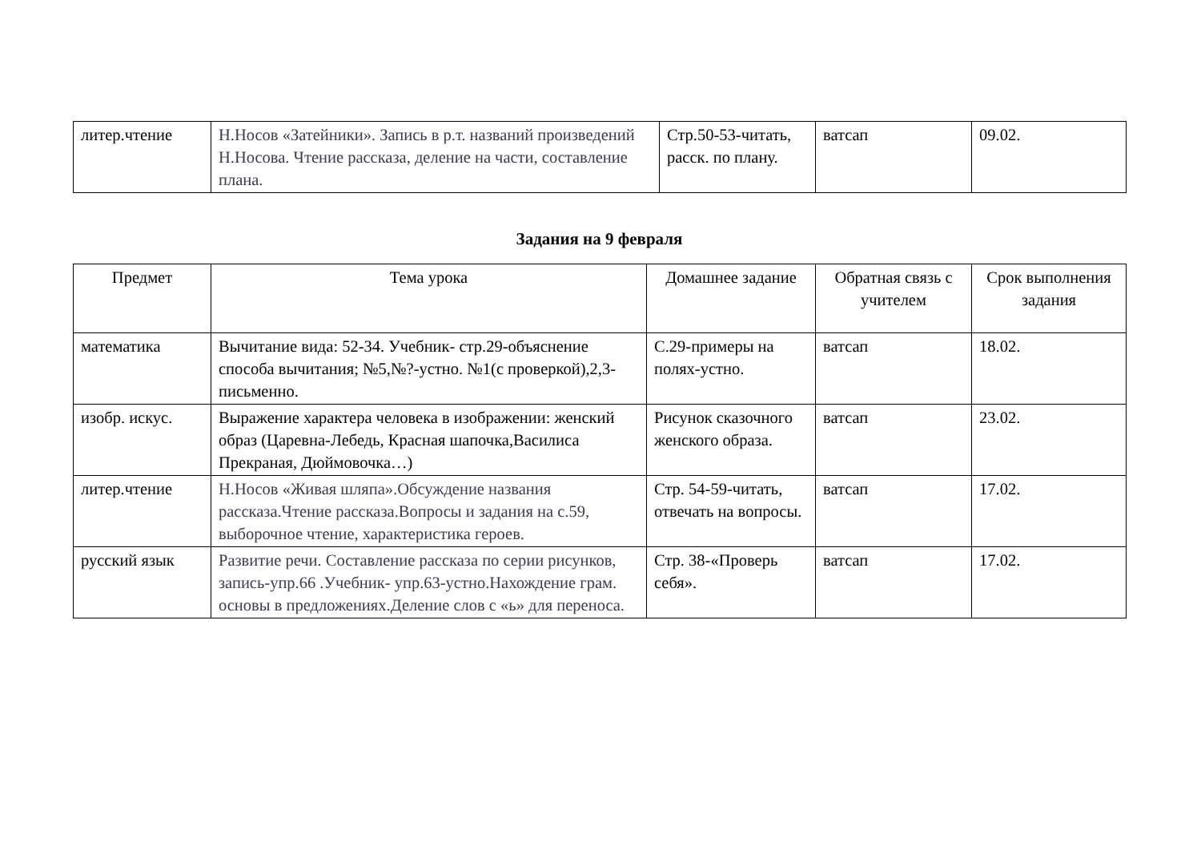| литер.чтение | Н.Носов «Затейники». Запись в р.т. названий произведений Н.Носова. Чтение рассказа, деление на части, составление плана. | Стр.50-53-читать, расск. по плану. | ватсап | 09.02. |
Задания на 9 февраля
| Предмет | Тема урока | Домашнее задание | Обратная связь с учителем | Срок выполнения задания |
| --- | --- | --- | --- | --- |
| математика | Вычитание вида: 52-34. Учебник- стр.29-объяснение способа вычитания; №5,№?-устно. №1(с проверкой),2,3-письменно. | С.29-примеры на полях-устно. | ватсап | 18.02. |
| изобр. искус. | Выражение характера человека в изображении: женский образ (Царевна-Лебедь, Красная шапочка,Василиса Прекраная, Дюймовочка…) | Рисунок сказочного женского образа. | ватсап | 23.02. |
| литер.чтение | Н.Носов «Живая шляпа».Обсуждение названия рассказа.Чтение рассказа.Вопросы и задания на с.59, выборочное чтение, характеристика героев. | Стр. 54-59-читать, отвечать на вопросы. | ватсап | 17.02. |
| русский язык | Развитие речи. Составление рассказа по серии рисунков, запись-упр.66 .Учебник- упр.63-устно.Нахождение грам. основы в предложениях.Деление слов с «ь» для переноса. | Стр. 38-«Проверь себя». | ватсап | 17.02. |